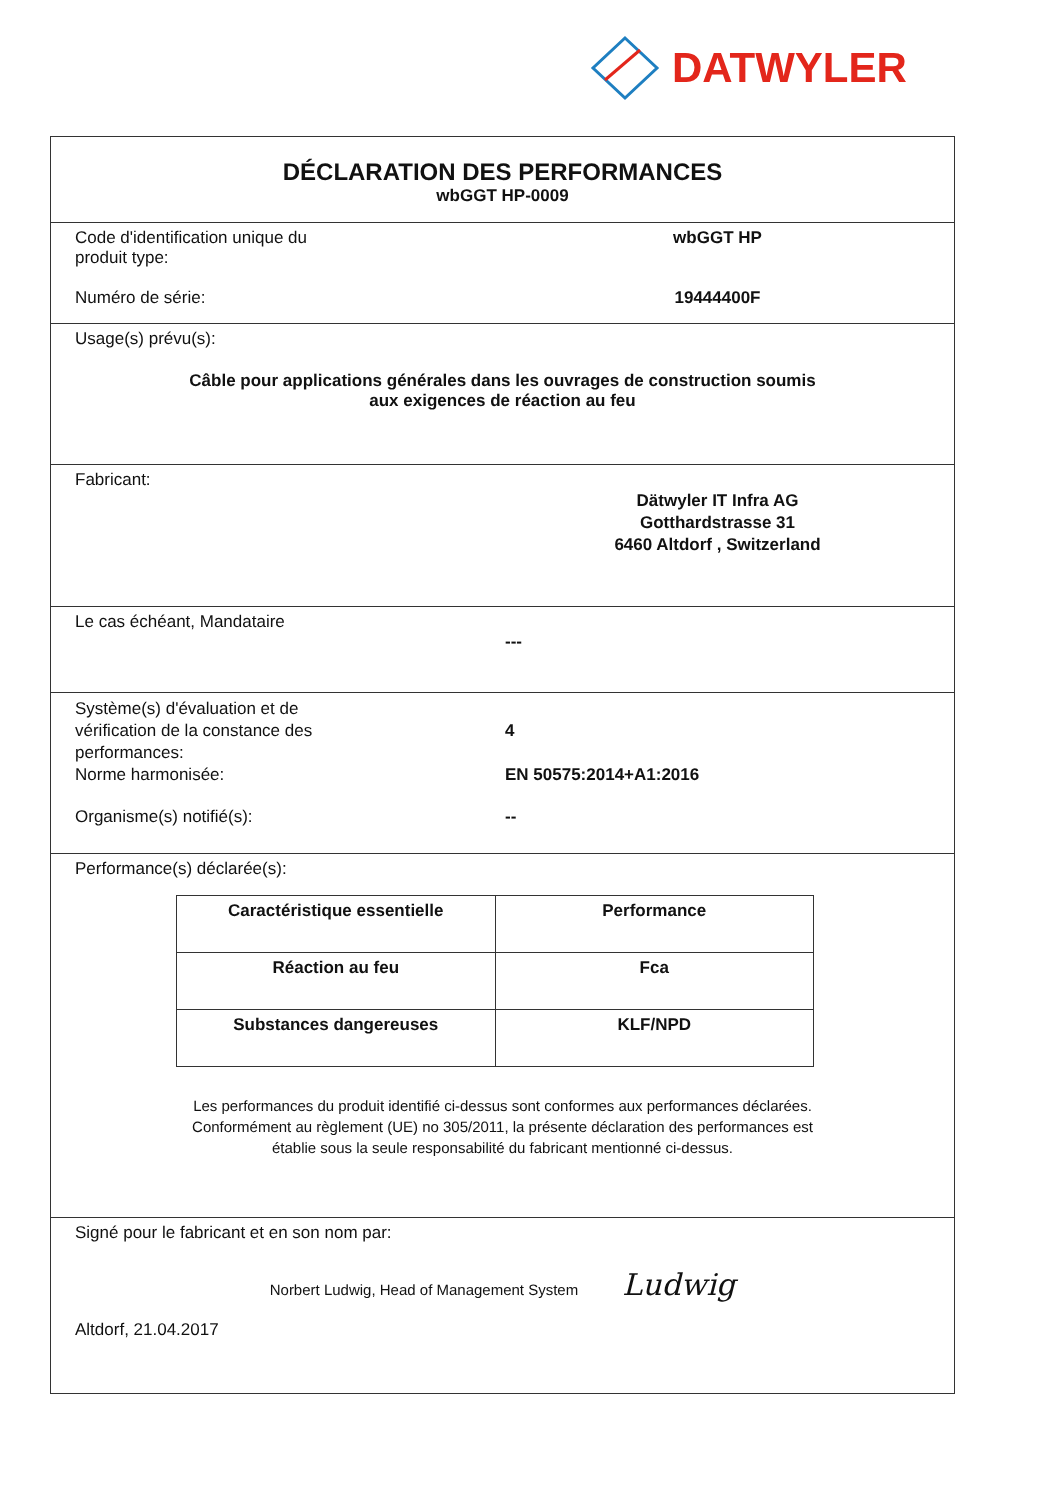DATWYLER
DÉCLARATION DES PERFORMANCES
wbGGT HP-0009
Code d'identification unique du
produit type:
wbGGT HP
Numéro de série: 19444400F
Usage(s) prévu(s):
Câble pour applications générales dans les ouvrages de construction soumis
aux exigences de réaction au feu
Fabricant:
Dätwyler IT Infra AG
Gotthardstrasse 31
6460 Altdorf , Switzerland
Le cas échéant, Mandataire
---
Système(s) d'évaluation et de
vérification de la constance des
performances:
4
Norme harmonisée: EN 50575:2014+A1:2016
Organisme(s) notifié(s): --
Performance(s) déclarée(s):
| Caractéristique essentielle | Performance |
| --- | --- |
| Réaction au feu | Fca |
| Substances dangereuses | KLF/NPD |
Les performances du produit identifié ci-dessus sont conformes aux performances déclarées.
Conformément au règlement (UE) no 305/2011, la présente déclaration des performances est
établie sous la seule responsabilité du fabricant mentionné ci-dessus.
Signé pour le fabricant et en son nom par:
Norbert Ludwig, Head of Management System Ludwig
Altdorf, 21.04.2017